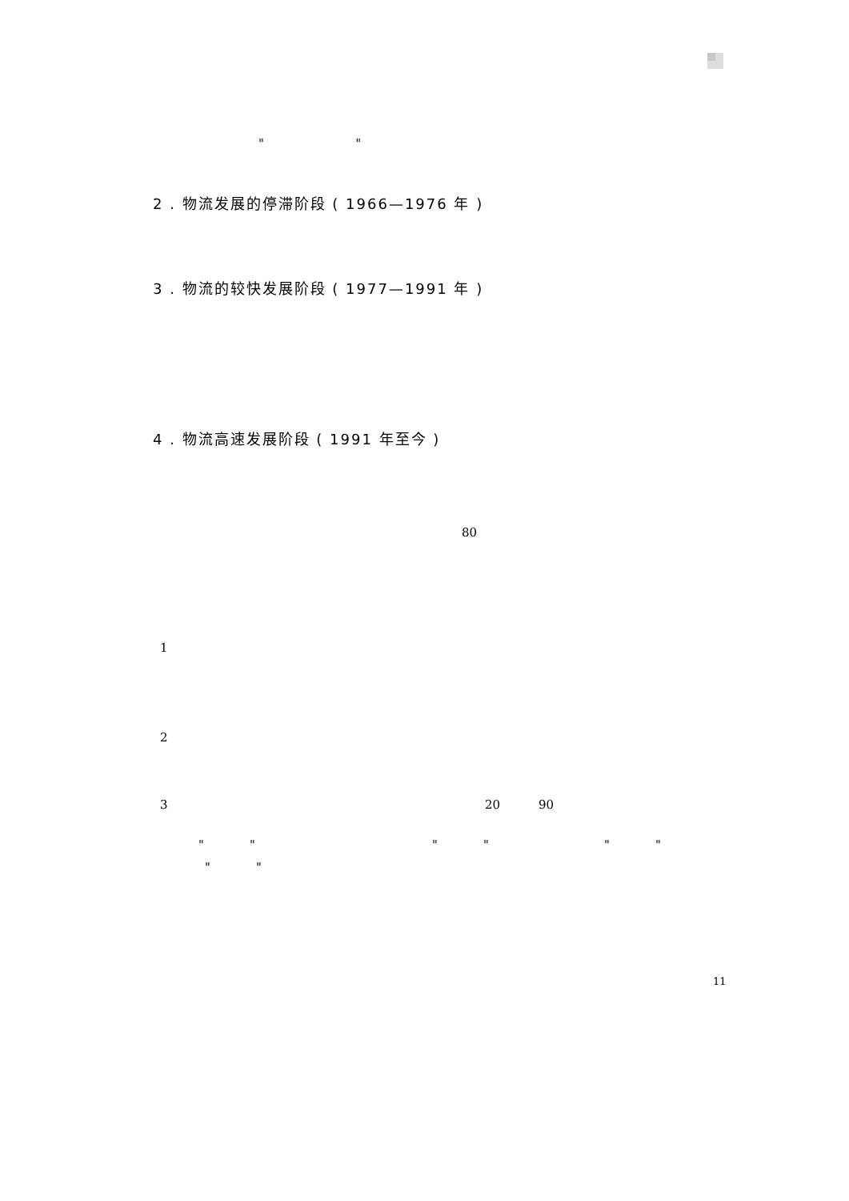" "
2 . 物流发展的停滞阶段 ( 1966—1976 年 )
3 . 物流的较快发展阶段 ( 1977—1991 年 )
4 . 物流高速发展阶段 ( 1991 年至今 )
80
1
2
3 20 90
" " " " " "
" "
11